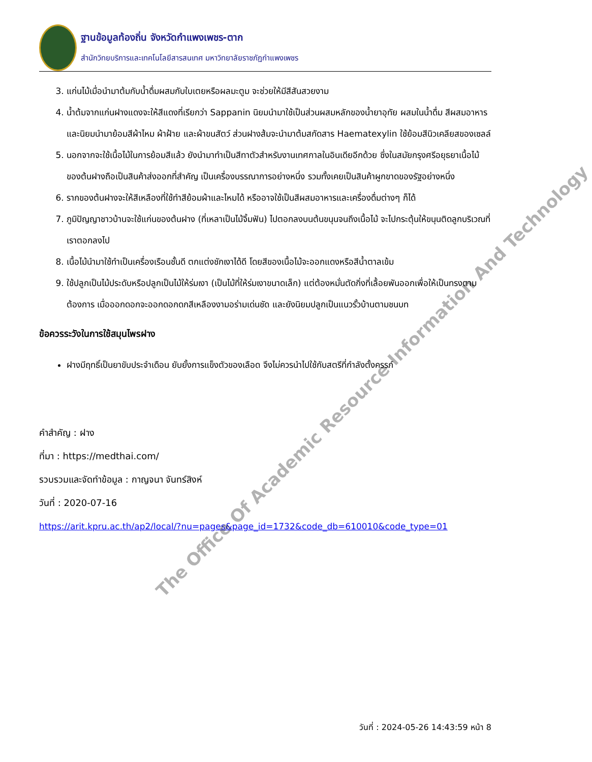ฐานข้อมูลท้องถิ่น จังหวัดกำแพงเพชร-ตาก
สำนักวิทยบริการและเทคโนโลยีสารสนเทศ มหาวิทยาลัยราชภัฏกำแพงเพชร
3. แก่นไม้เมื่อนำมาต้มกับน้ำดื่มผสมกับใบเตยหรือผลมะตูม จะช่วยให้มีสีสันสวยงาม
4. น้ำต้มจากแก่นฝางแดงจะให้สีแดงที่เรียกว่า Sappanin นิยมนำมาใช้เป็นส่วนผสมหลักของน้ำยาอุทัย ผสมในน้ำดื่ม สีผสมอาหาร และนิยมนำมาย้อมสีผ้าไหม ผ้าฝ้าย และผ้าขนสัตว์ ส่วนฝางส้มจะนำมาต้มสกัดสาร Haematexylin ใช้ย้อมสีนิวเคลียสของเซลล์
5. นอกจากจะใช้เนื้อไม้ในการย้อมสีแล้ว ยังนำมาทำเป็นสีทาตัวสำหรับงานเทศกาลในอินเดียอีกด้วย ซึ่งในสมัยกรุงศรีอยุธยาเนื้อไม้ของต้นฝางถือเป็นสินค้าส่งออกที่สำคัญ เป็นเครื่องบรรณาการอย่างหนึ่ง รวมทั้งเคยเป็นสินค้าผูกขาดของรัฐอย่างหนึ่ง
6. รากของต้นฝางจะให้สีเหลืองที่ใช้ทำสีย้อมผ้าและไหมได้ หรืออาจใช้เป็นสีผสมอาหารและเครื่องดื่มต่างๆ ก็ได้
7. ภูมิปัญญาชาวบ้านจะใช้แก่นของต้นฝาง (ที่เหลาเป็นไม้จิ้มฟัน) ไปตอกลงบนต้นขนุนจนถึงเนื้อไม้ จะไปกระตุ้นให้ขนุนติดลูกบริเวณที่เราตอกลงไป
8. เนื้อไม้นำมาใช้ทำเป็นเครื่องเรือนชั้นดี ตกแต่งชักเงาได้ดี โดยสีของเนื้อไม้จะออกแดงหรือสีน้ำตาลเข้ม
9. ใช้ปลูกเป็นไม้ประดับหรือปลูกเป็นไม้ให้ร่มเงา (เป็นไม้ที่ให้ร่มเงาขนาดเล็ก) แต่ต้องหมั่นตัดกิ่งที่เลื้อยพันออกเพื่อให้เป็นทรงตามต้องการ เมื่อออกดอกจะออกดอกดกสีเหลืองงามอร่ามเด่นชัด และยังนิยมปลูกเป็นแนวรั้วบ้านตามชนบท
ข้อควรระวังในการใช้สมุนไพรฝาง
ฝางมีฤทธิ์เป็นยาขับประจำเดือน ยับยั้งการแข็งตัวของเลือด จึงไม่ควรนำไปใช้กับสตรีที่กำลังตั้งครรภ์
คำสำคัญ : ฝาง
ที่มา : https://medthai.com/
รวบรวมและจัดทำข้อมูล : กาญจนา จันทร์สิงห์
วันที่ : 2020-07-16
https://arit.kpru.ac.th/ap2/local/?nu=pages&page_id=1732&code_db=610010&code_type=01
The Office Of Academic Resource Information And Technology
วันที่ : 2024-05-26 14:43:59 หน้า 8